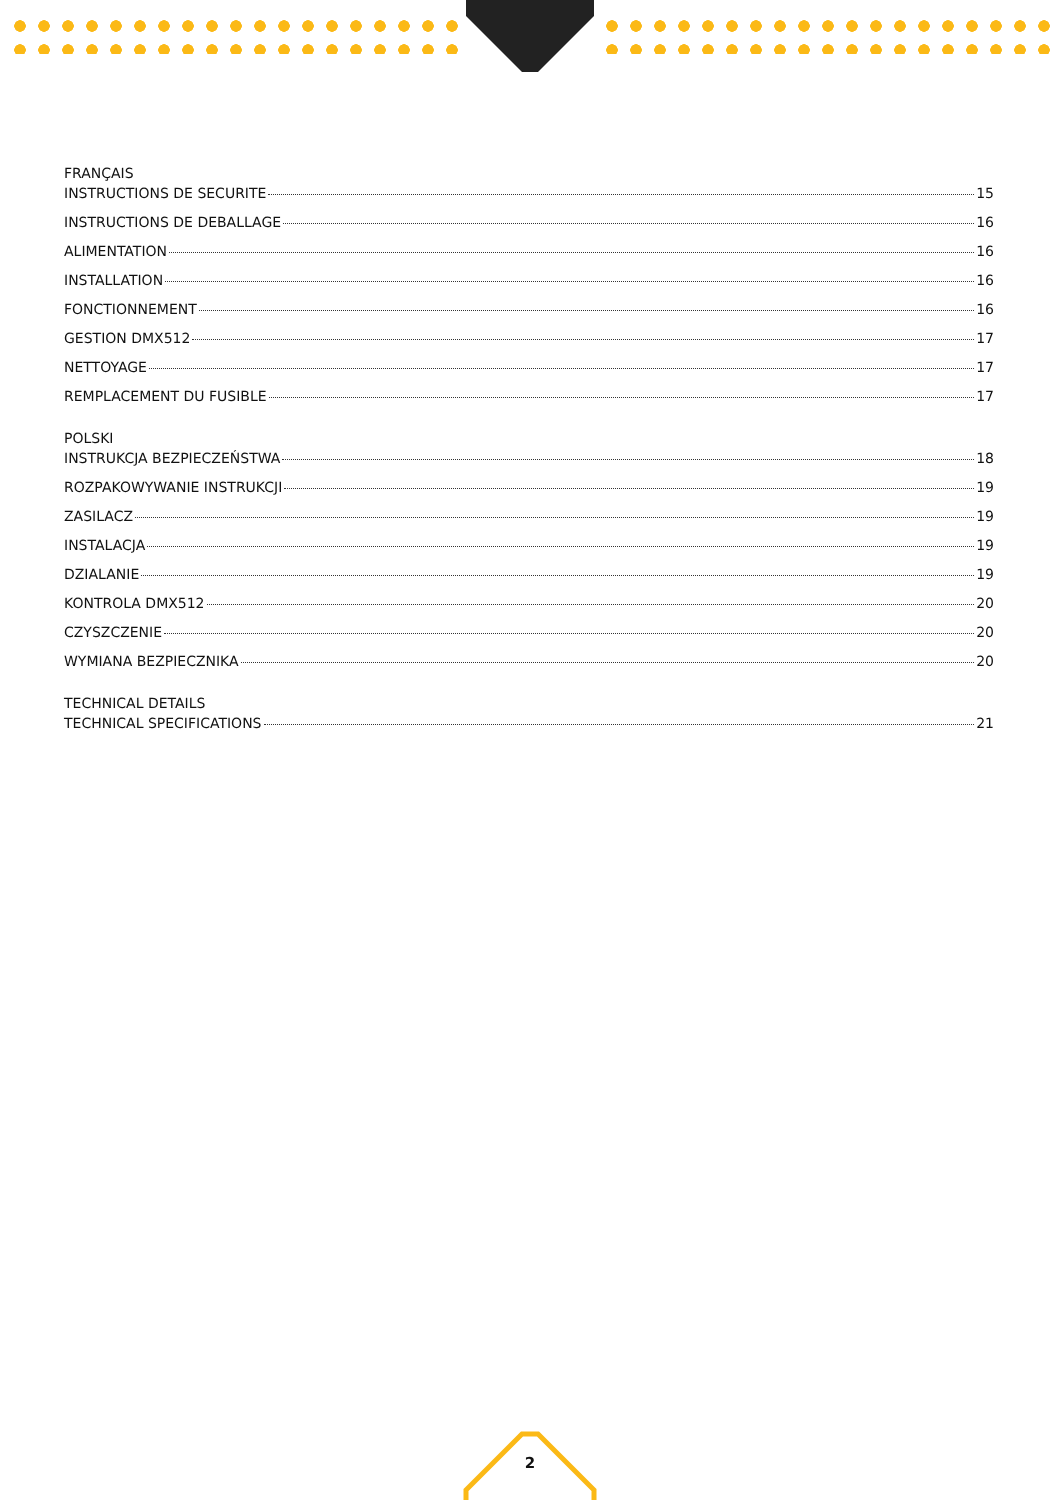FRANÇAIS
INSTRUCTIONS DE SECURITE 15
INSTRUCTIONS DE DEBALLAGE 16
ALIMENTATION 16
INSTALLATION 16
FONCTIONNEMENT 16
GESTION DMX512 17
NETTOYAGE 17
REMPLACEMENT DU FUSIBLE 17
POLSKI
INSTRUKCJA BEZPIECZEŃSTWA 18
ROZPAKOWYWANIE INSTRUKCJI 19
ZASILACZ 19
INSTALACJA 19
DZIALANIE 19
KONTROLA DMX512 20
CZYSZCZENIE 20
WYMIANA BEZPIECZNIKA 20
TECHNICAL DETAILS
TECHNICAL SPECIFICATIONS 21
2